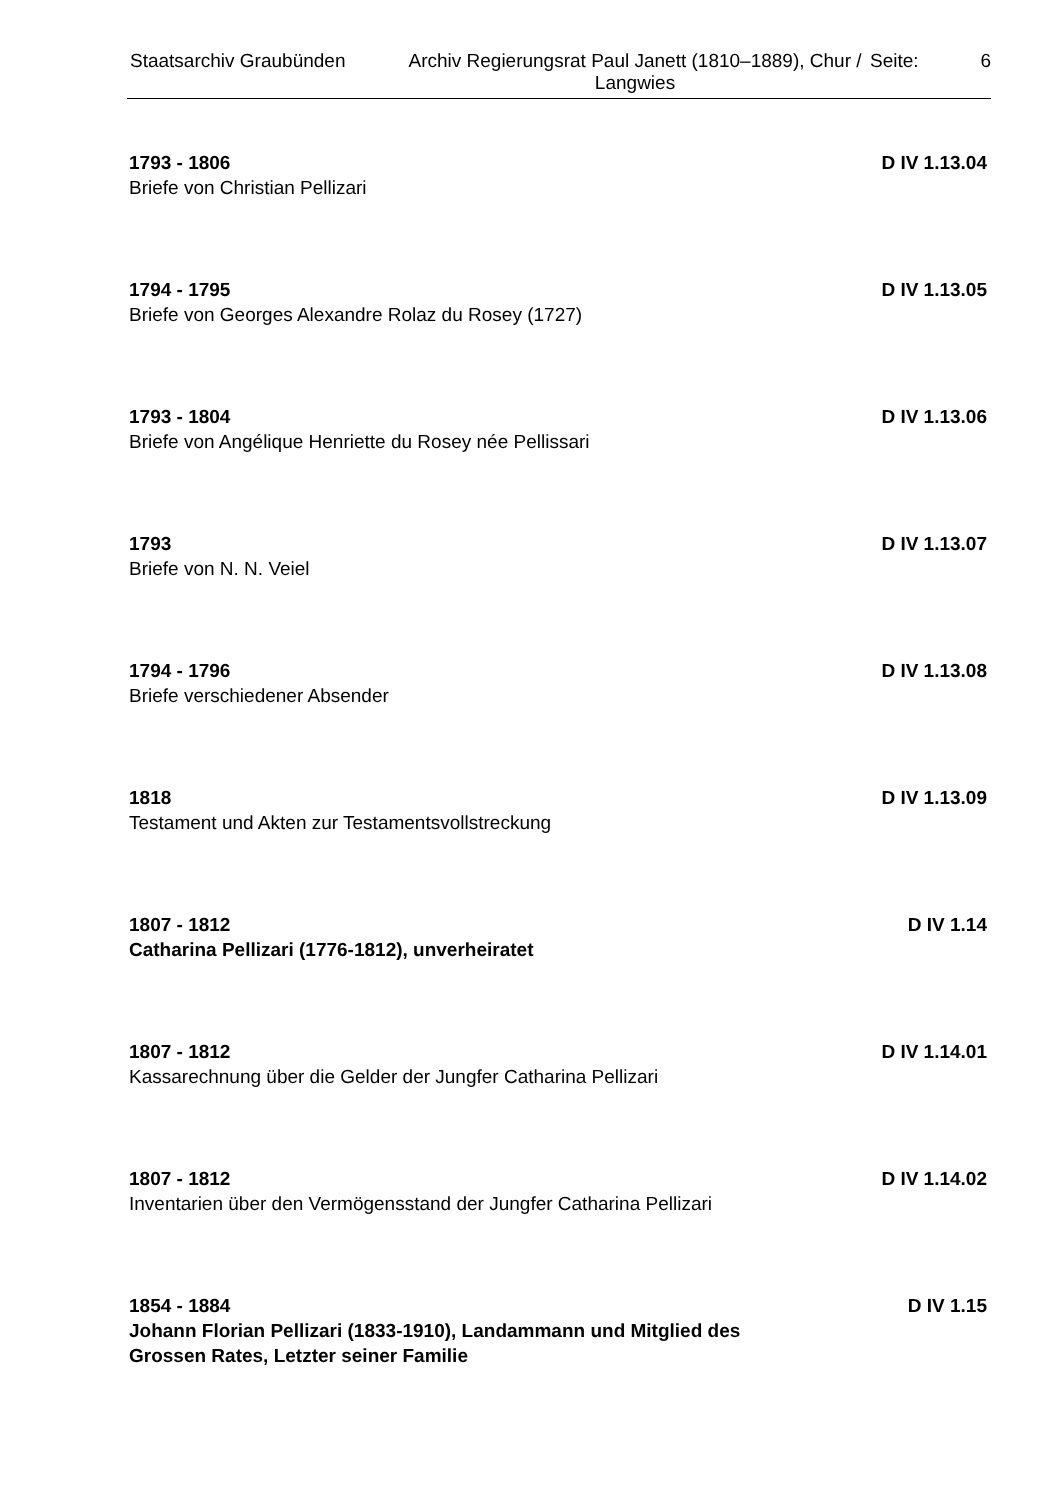Staatsarchiv Graubünden Archiv Regierungsrat Paul Janett (1810–1889), Chur / Langwies
Seite: 6
1793 - 1806 D IV 1.13.04
Briefe von Christian Pellizari
1794 - 1795 D IV 1.13.05
Briefe von Georges Alexandre Rolaz du Rosey (1727)
1793 - 1804 D IV 1.13.06
Briefe von Angélique Henriette du Rosey née Pellissari
1793 D IV 1.13.07
Briefe von N. N. Veiel
1794 - 1796 D IV 1.13.08
Briefe verschiedener Absender
1818 D IV 1.13.09
Testament und Akten zur Testamentsvollstreckung
1807 - 1812 D IV 1.14
Catharina Pellizari (1776-1812), unverheiratet
1807 - 1812 D IV 1.14.01
Kassarechnung über die Gelder der Jungfer Catharina Pellizari
1807 - 1812 D IV 1.14.02
Inventarien über den Vermögensstand der Jungfer Catharina Pellizari
1854 - 1884 D IV 1.15
Johann Florian Pellizari (1833-1910), Landammann und Mitglied des Grossen Rates, Letzter seiner Familie